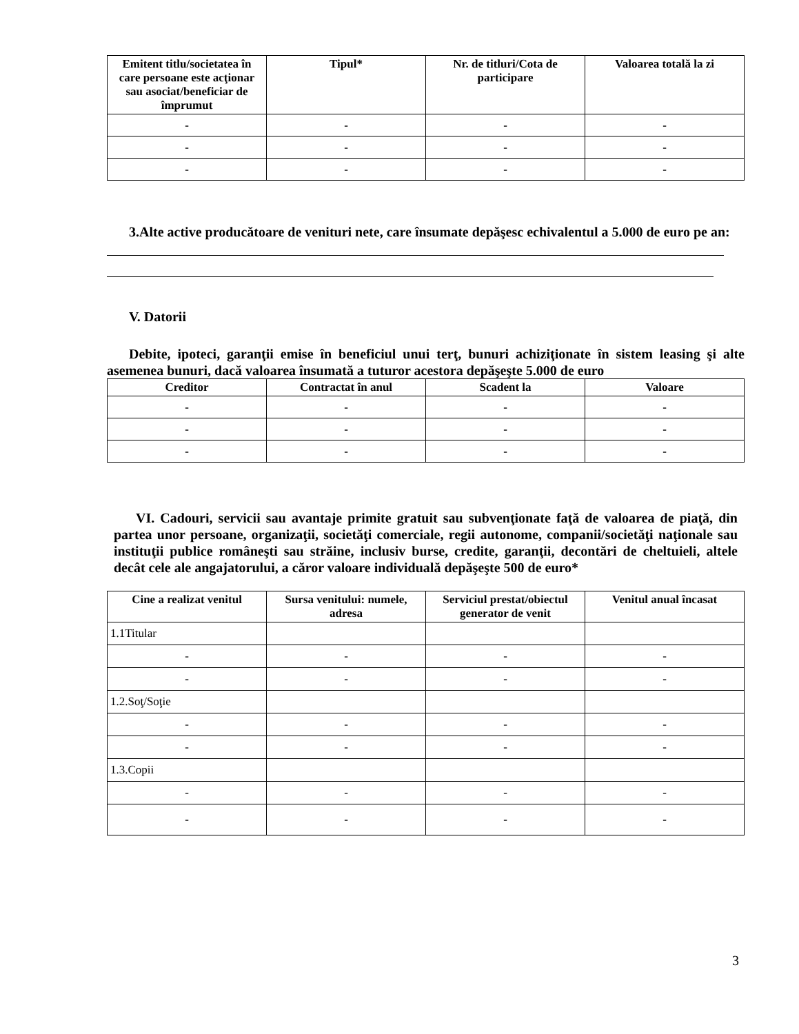| Emitent titlu/societatea în care persoane este acţionar sau asociat/beneficiar de împrumut | Tipul* | Nr. de titluri/Cota de participare | Valoarea totală la zi |
| --- | --- | --- | --- |
| - | - | - | - |
| - | - | - | - |
| - | - | - | - |
3.Alte active producătoare de venituri nete, care însumate depăşesc echivalentul a 5.000 de euro pe an:
V. Datorii
Debite, ipoteci, garanţii emise în beneficiul unui terţ, bunuri achiziţionate în sistem leasing şi alte asemenea bunuri, dacă valoarea însumată a tuturor acestora depăşeşte 5.000 de euro
| Creditor | Contractat în anul | Scadent la | Valoare |
| --- | --- | --- | --- |
| - | - | - | - |
| - | - | - | - |
| - | - | - | - |
VI. Cadouri, servicii sau avantaje primite gratuit sau subvenţionate faţă de valoarea de piaţă, din partea unor persoane, organizaţii, societăţi comerciale, regii autonome, companii/societăţi naţionale sau instituţii publice româneşti sau străine, inclusiv burse, credite, garanţii, decontări de cheltuieli, altele decât cele ale angajatorului, a căror valoare individuală depăşeşte 500 de euro*
| Cine a realizat venitul | Sursa venitului: numele, adresa | Serviciul prestat/obiectul generator de venit | Venitul anual încasat |
| --- | --- | --- | --- |
| 1.1Titular | | | |
| - | - | - | - |
| - | - | - | - |
| 1.2.Soţ/Soţie | | | |
| - | - | - | - |
| - | - | - | - |
| 1.3.Copii | | | |
| - | - | - | - |
| - | - | - | - |
3